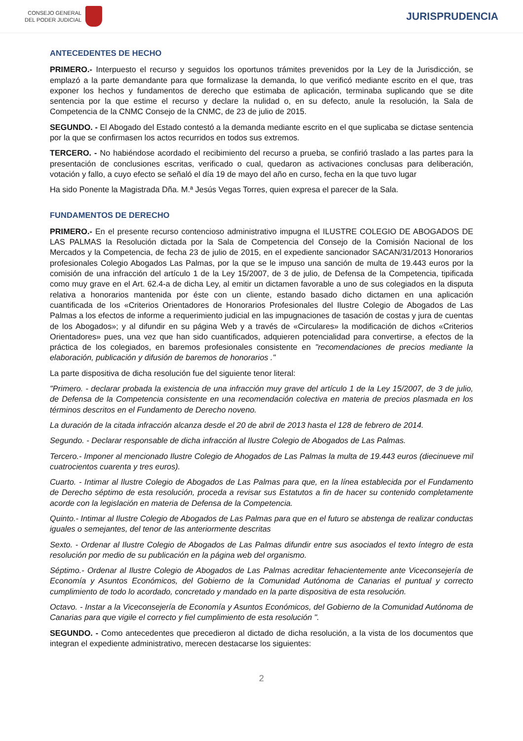CONSEJO GENERAL
DEL PODER JUDICIAL
JURISPRUDENCIA
ANTECEDENTES DE HECHO
PRIMERO.- Interpuesto el recurso y seguidos los oportunos trámites prevenidos por la Ley de la Jurisdicción, se emplazó a la parte demandante para que formalizase la demanda, lo que verificó mediante escrito en el que, tras exponer los hechos y fundamentos de derecho que estimaba de aplicación, terminaba suplicando que se dite sentencia por la que estime el recurso y declare la nulidad o, en su defecto, anule la resolución, la Sala de Competencia de la CNMC Consejo de la CNMC, de 23 de julio de 2015.
SEGUNDO. - El Abogado del Estado contestó a la demanda mediante escrito en el que suplicaba se dictase sentencia por la que se confirmasen los actos recurridos en todos sus extremos.
TERCERO. - No habiéndose acordado el recibimiento del recurso a prueba, se confirió traslado a las partes para la presentación de conclusiones escritas, verificado o cual, quedaron as activaciones conclusas para deliberación, votación y fallo, a cuyo efecto se señaló el día 19 de mayo del año en curso, fecha en la que tuvo lugar
Ha sido Ponente la Magistrada Dña. M.ª Jesús Vegas Torres, quien expresa el parecer de la Sala.
FUNDAMENTOS DE DERECHO
PRIMERO.- En el presente recurso contencioso administrativo impugna el ILUSTRE COLEGIO DE ABOGADOS DE LAS PALMAS la Resolución dictada por la Sala de Competencia del Consejo de la Comisión Nacional de los Mercados y la Competencia, de fecha 23 de julio de 2015, en el expediente sancionador SACAN/31/2013 Honorarios profesionales Colegio Abogados Las Palmas, por la que se le impuso una sanción de multa de 19.443 euros por la comisión de una infracción del artículo 1 de la Ley 15/2007, de 3 de julio, de Defensa de la Competencia, tipificada como muy grave en el Art. 62.4-a de dicha Ley, al emitir un dictamen favorable a uno de sus colegiados en la disputa relativa a honorarios mantenida por éste con un cliente, estando basado dicho dictamen en una aplicación cuantificada de los «Criterios Orientadores de Honorarios Profesionales del Ilustre Colegio de Abogados de Las Palmas a los efectos de informe a requerimiento judicial en las impugnaciones de tasación de costas y jura de cuentas de los Abogados»; y al difundir en su página Web y a través de «Circulares» la modificación de dichos «Criterios Orientadores» pues, una vez que han sido cuantificados, adquieren potencialidad para convertirse, a efectos de la práctica de los colegiados, en baremos profesionales consistente en "recomendaciones de precios mediante la elaboración, publicación y difusión de baremos de honorarios ."
La parte dispositiva de dicha resolución fue del siguiente tenor literal:
"Primero. - declarar probada la existencia de una infracción muy grave del artículo 1 de la Ley 15/2007, de 3 de julio, de Defensa de la Competencia consistente en una recomendación colectiva en materia de precios plasmada en los términos descritos en el Fundamento de Derecho noveno.
La duración de la citada infracción alcanza desde el 20 de abril de 2013 hasta el 128 de febrero de 2014.
Segundo. - Declarar responsable de dicha infracción al Ilustre Colegio de Abogados de Las Palmas.
Tercero.- Imponer al mencionado Ilustre Colegio de Ahogados de Las Palmas la multa de 19.443 euros (diecinueve mil cuatrocientos cuarenta y tres euros).
Cuarto. - Intimar al Ilustre Colegio de Abogados de Las Palmas para que, en la línea establecida por el Fundamento de Derecho séptimo de esta resolución, proceda a revisar sus Estatutos a fin de hacer su contenido completamente acorde con la legislación en materia de Defensa de la Competencia.
Quinto.- Intimar al Ilustre Colegio de Abogados de Las Palmas para que en el futuro se abstenga de realizar conductas iguales o semejantes, del tenor de las anteriormente descritas
Sexto. - Ordenar al Ilustre Colegio de Abogados de Las Palmas difundir entre sus asociados el texto íntegro de esta resolución por medio de su publicación en la página web del organismo.
Séptimo.- Ordenar al Ilustre Colegio de Abogados de Las Palmas acreditar fehacientemente ante Viceconsejería de Economía y Asuntos Económicos, del Gobierno de la Comunidad Autónoma de Canarias el puntual y correcto cumplimiento de todo lo acordado, concretado y mandado en la parte dispositiva de esta resolución.
Octavo. - Instar a la Viceconsejería de Economía y Asuntos Económicos, del Gobierno de la Comunidad Autónoma de Canarias para que vigile el correcto y fiel cumplimiento de esta resolución ".
SEGUNDO. - Como antecedentes que precedieron al dictado de dicha resolución, a la vista de los documentos que integran el expediente administrativo, merecen destacarse los siguientes:
2